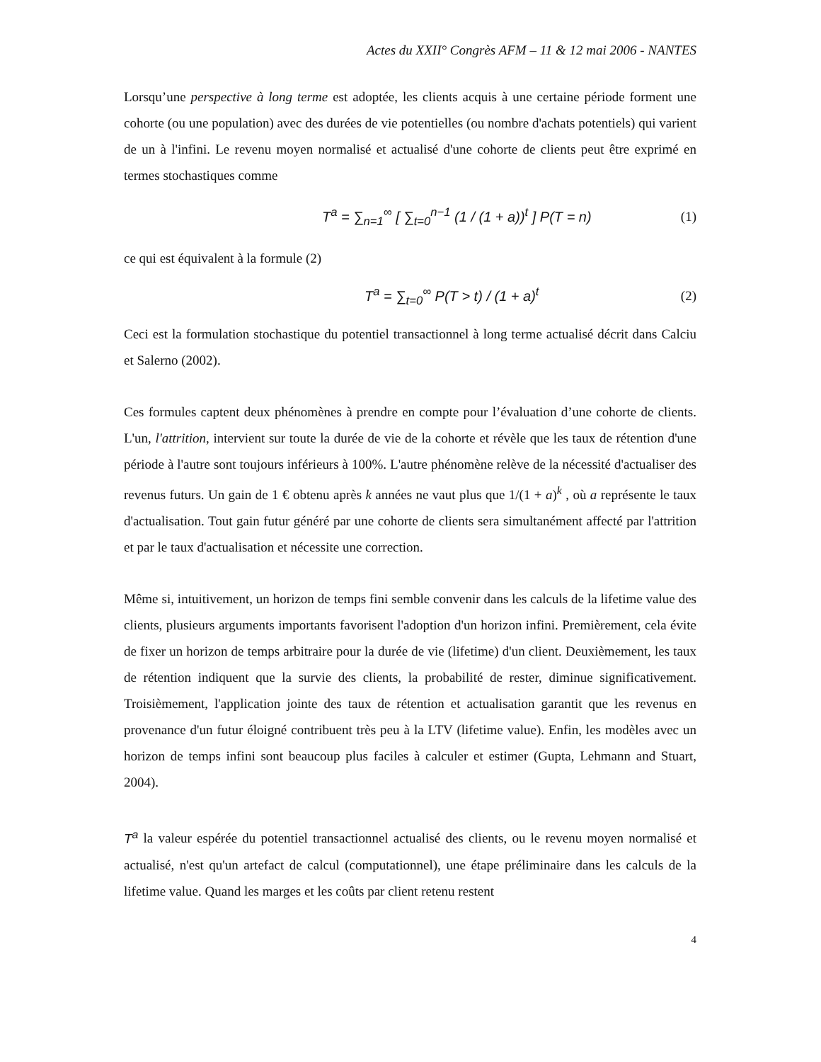Actes du XXII° Congrès AFM – 11 & 12 mai 2006 - NANTES
Lorsqu’une perspective à long terme est adoptée, les clients acquis à une certaine période forment une cohorte (ou une population) avec des durées de vie potentielles (ou nombre d'achats potentiels) qui varient de un à l'infini. Le revenu moyen normalisé et actualisé d'une cohorte de clients peut être exprimé en termes stochastiques comme
T<sup>a</sup> = ∑<sub>n=1</sub><sup>∞</sup> [ ∑<sub>t=0</sub><sup>n−1</sup> (1 / (1 + a))<sup>t</sup> ] P(T = n)
(1)
ce qui est équivalent à la formule (2)
T<sup>a</sup> = ∑<sub>t=0</sub><sup>∞</sup> P(T > t) / (1 + a)<sup>t</sup> (2)
Ceci est la formulation stochastique du potentiel transactionnel à long terme actualisé décrit dans Calciu et Salerno (2002).
Ces formules captent deux phénomènes à prendre en compte pour l’évaluation d’une cohorte de clients. L'un, l'attrition, intervient sur toute la durée de vie de la cohorte et révèle que les taux de rétention d'une période à l'autre sont toujours inférieurs à 100%. L'autre phénomène relève de la nécessité d'actualiser des revenus futurs. Un gain de 1 € obtenu après k années ne vaut plus que 1/(1 + a)<sup>k</sup> , où a représente le taux d'actualisation. Tout gain futur généré par une cohorte de clients sera simultanément affecté par l'attrition et par le taux d'actualisation et nécessite une correction.
Même si, intuitivement, un horizon de temps fini semble convenir dans les calculs de la lifetime value des clients, plusieurs arguments importants favorisent l'adoption d'un horizon infini. Premièrement, cela évite de fixer un horizon de temps arbitraire pour la durée de vie (lifetime) d'un client. Deuxièmement, les taux de rétention indiquent que la survie des clients, la probabilité de rester, diminue significativement. Troisièmement, l'application jointe des taux de rétention et actualisation garantit que les revenus en provenance d'un futur éloigné contribuent très peu à la LTV (lifetime value). Enfin, les modèles avec un horizon de temps infini sont beaucoup plus faciles à calculer et estimer (Gupta, Lehmann and Stuart, 2004).
T<sup>a</sup> la valeur espérée du potentiel transactionnel actualisé des clients, ou le revenu moyen normalisé et actualisé, n'est qu'un artefact de calcul (computationnel), une étape préliminaire dans les calculs de la lifetime value. Quand les marges et les coûts par client retenu restent
4